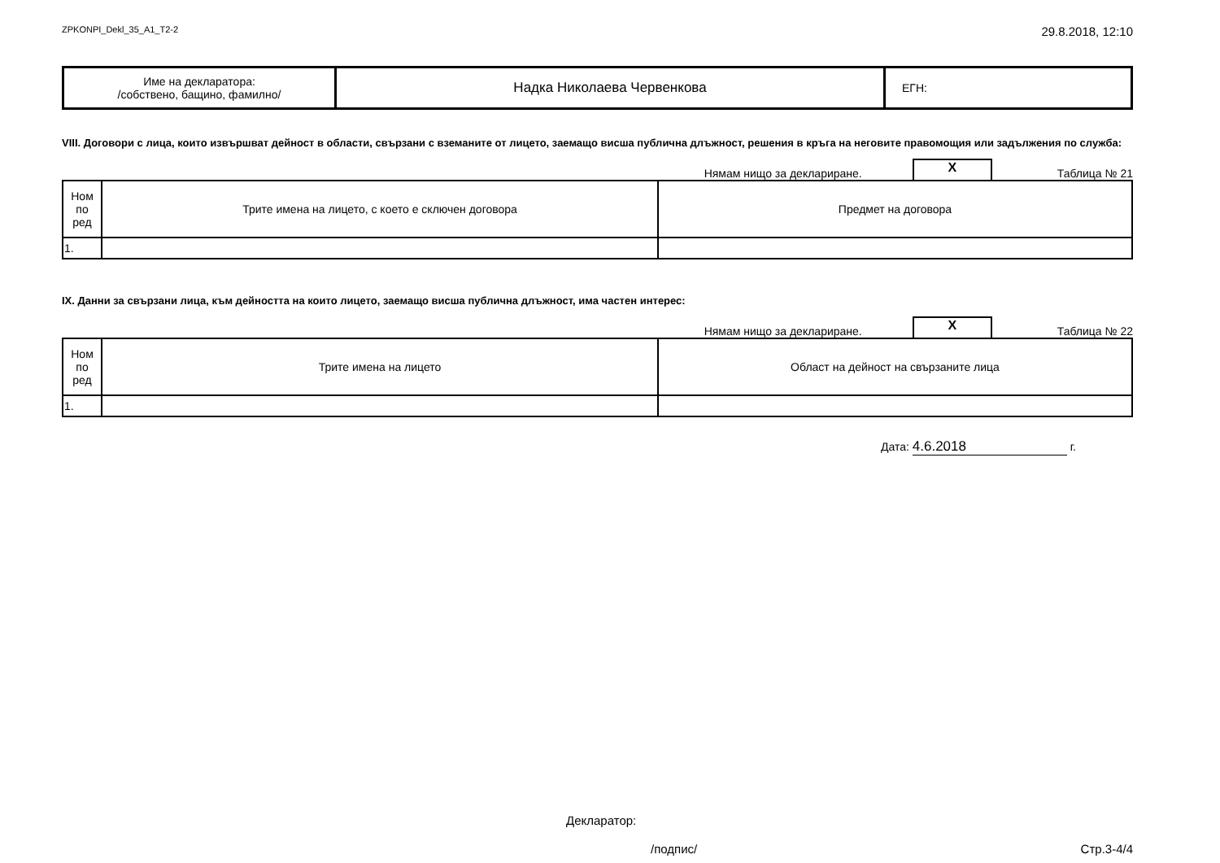ZPKONPI_Dekl_35_A1_T2-2 29.8.2018, 12:10
| Име на декларатора: /собствено, бащино, фамилно/ | Надка Николаева Червенкова | ЕГН: |
VIII. Договори с лица, които извършват дейност в области, свързани с вземаните от лицето, заемащо висша публична длъжност, решения в кръга на неговите правомощия или задължения по служба:
Нямам нищо за деклариране. X Таблица № 21
| Ном по ред | Трите имена на лицето, с което е сключен договора | Предмет на договора |
| --- | --- | --- |
| 1. | | |
IX. Данни за свързани лица, към дейността на които лицето, заемащо висша публична длъжност, има частен интерес:
Нямам нищо за деклариране. X Таблица № 22
| Ном по ред | Трите имена на лицето | Област на дейност на свързаните лица |
| --- | --- | --- |
| 1. | | |
Дата: 4.6.2018 г.
Декларатор:
/подпис/ Стр.3-4/4